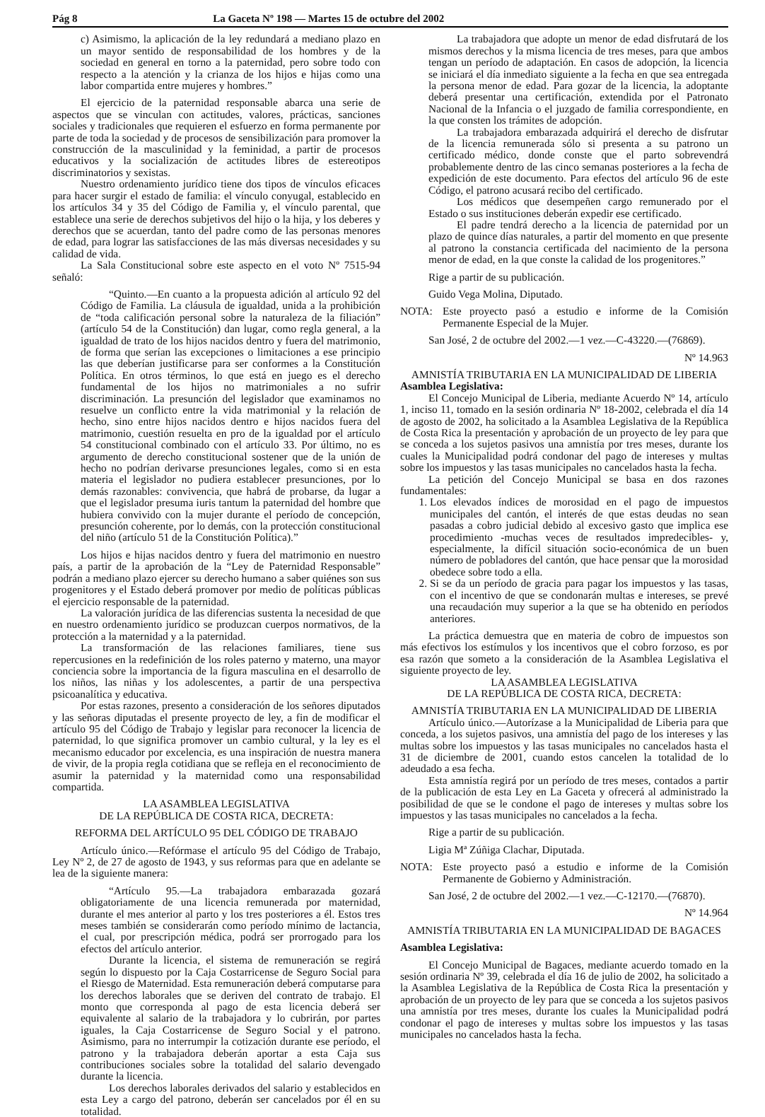Pág 8 La Gaceta Nº 198 — Martes 15 de octubre del 2002
c) Asimismo, la aplicación de la ley redundará a mediano plazo en un mayor sentido de responsabilidad de los hombres y de la sociedad en general en torno a la paternidad, pero sobre todo con respecto a la atención y la crianza de los hijos e hijas como una labor compartida entre mujeres y hombres.”
El ejercicio de la paternidad responsable abarca una serie de aspectos que se vinculan con actitudes, valores, prácticas, sanciones sociales y tradicionales que requieren el esfuerzo en forma permanente por parte de toda la sociedad y de procesos de sensibilización para promover la construcción de la masculinidad y la feminidad, a partir de procesos educativos y la socialización de actitudes libres de estereotipos discriminatorios y sexistas.
Nuestro ordenamiento jurídico tiene dos tipos de vínculos eficaces para hacer surgir el estado de familia: el vínculo conyugal, establecido en los artículos 34 y 35 del Código de Familia y, el vínculo parental, que establece una serie de derechos subjetivos del hijo o la hija, y los deberes y derechos que se acuerdan, tanto del padre como de las personas menores de edad, para lograr las satisfacciones de las más diversas necesidades y su calidad de vida.
La Sala Constitucional sobre este aspecto en el voto Nº 7515-94 señaló:
“Quinto.—En cuanto a la propuesta adición al artículo 92 del Código de Familia. La cláusula de igualdad, unida a la prohibición de “toda calificación personal sobre la naturaleza de la filiación” (artículo 54 de la Constitución) dan lugar, como regla general, a la igualdad de trato de los hijos nacidos dentro y fuera del matrimonio, de forma que serían las excepciones o limitaciones a ese principio las que deberían justificarse para ser conformes a la Constitución Política. En otros términos, lo que está en juego es el derecho fundamental de los hijos no matrimoniales a no sufrir discriminación. La presunción del legislador que examinamos no resuelve un conflicto entre la vida matrimonial y la relación de hecho, sino entre hijos nacidos dentro e hijos nacidos fuera del matrimonio, cuestión resuelta en pro de la igualdad por el artículo 54 constitucional combinado con el artículo 33. Por último, no es argumento de derecho constitucional sostener que de la unión de hecho no podrían derivarse presunciones legales, como si en esta materia el legislador no pudiera establecer presunciones, por lo demás razonables: convivencia, que habrá de probarse, da lugar a que el legislador presuma iuris tantum la paternidad del hombre que hubiera convivido con la mujer durante el período de concepción, presunción coherente, por lo demás, con la protección constitucional del niño (artículo 51 de la Constitución Política).”
Los hijos e hijas nacidos dentro y fuera del matrimonio en nuestro país, a partir de la aprobación de la “Ley de Paternidad Responsable” podrán a mediano plazo ejercer su derecho humano a saber quiénes son sus progenitores y el Estado deberá promover por medio de políticas públicas el ejercicio responsable de la paternidad.
La valoración jurídica de las diferencias sustenta la necesidad de que en nuestro ordenamiento jurídico se produzcan cuerpos normativos, de la protección a la maternidad y a la paternidad.
La transformación de las relaciones familiares, tiene sus repercusiones en la redefinición de los roles paterno y materno, una mayor conciencia sobre la importancia de la figura masculina en el desarrollo de los niños, las niñas y los adolescentes, a partir de una perspectiva psicoanalítica y educativa.
Por estas razones, presento a consideración de los señores diputados y las señoras diputadas el presente proyecto de ley, a fin de modificar el artículo 95 del Código de Trabajo y legislar para reconocer la licencia de paternidad, lo que significa promover un cambio cultural, y la ley es el mecanismo educador por excelencia, es una inspiración de nuestra manera de vivir, de la propia regla cotidiana que se refleja en el reconocimiento de asumir la paternidad y la maternidad como una responsabilidad compartida.
LA ASAMBLEA LEGISLATIVA
DE LA REPÚBLICA DE COSTA RICA, DECRETA:
REFORMA DEL ARTÍCULO 95 DEL CÓDIGO DE TRABAJO
Artículo único.—Refórmase el artículo 95 del Código de Trabajo, Ley Nº 2, de 27 de agosto de 1943, y sus reformas para que en adelante se lea de la siguiente manera:
“Artículo 95.—La trabajadora embarazada gozará obligatoriamente de una licencia remunerada por maternidad, durante el mes anterior al parto y los tres posteriores a él. Estos tres meses también se considerarán como período mínimo de lactancia, el cual, por prescripción médica, podrá ser prorrogado para los efectos del artículo anterior.
Durante la licencia, el sistema de remuneración se regirá según lo dispuesto por la Caja Costarricense de Seguro Social para el Riesgo de Maternidad. Esta remuneración deberá computarse para los derechos laborales que se deriven del contrato de trabajo. El monto que corresponda al pago de esta licencia deberá ser equivalente al salario de la trabajadora y lo cubrirán, por partes iguales, la Caja Costarricense de Seguro Social y el patrono. Asimismo, para no interrumpir la cotización durante ese período, el patrono y la trabajadora deberán aportar a esta Caja sus contribuciones sociales sobre la totalidad del salario devengado durante la licencia.
Los derechos laborales derivados del salario y establecidos en esta Ley a cargo del patrono, deberán ser cancelados por él en su totalidad.
La trabajadora que adopte un menor de edad disfrutará de los mismos derechos y la misma licencia de tres meses, para que ambos tengan un período de adaptación. En casos de adopción, la licencia se iniciará el día inmediato siguiente a la fecha en que sea entregada la persona menor de edad. Para gozar de la licencia, la adoptante deberá presentar una certificación, extendida por el Patronato Nacional de la Infancia o el juzgado de familia correspondiente, en la que consten los trámites de adopción.
La trabajadora embarazada adquirirá el derecho de disfrutar de la licencia remunerada sólo si presenta a su patrono un certificado médico, donde conste que el parto sobrevendrá probablemente dentro de las cinco semanas posteriores a la fecha de expedición de este documento. Para efectos del artículo 96 de este Código, el patrono acusará recibo del certificado.
Los médicos que desempeñen cargo remunerado por el Estado o sus instituciones deberán expedir ese certificado.
El padre tendrá derecho a la licencia de paternidad por un plazo de quince días naturales, a partir del momento en que presente al patrono la constancia certificada del nacimiento de la persona menor de edad, en la que conste la calidad de los progenitores.”
Rige a partir de su publicación.
Guido Vega Molina, Diputado.
NOTA: Este proyecto pasó a estudio e informe de la Comisión Permanente Especial de la Mujer.
San José, 2 de octubre del 2002.—1 vez.—C-43220.—(76869).
Nº 14.963
AMNISTÍA TRIBUTARIA EN LA MUNICIPALIDAD DE LIBERIA
Asamblea Legislativa:
El Concejo Municipal de Liberia, mediante Acuerdo Nº 14, artículo 1, inciso 11, tomado en la sesión ordinaria Nº 18-2002, celebrada el día 14 de agosto de 2002, ha solicitado a la Asamblea Legislativa de la República de Costa Rica la presentación y aprobación de un proyecto de ley para que se conceda a los sujetos pasivos una amnistía por tres meses, durante los cuales la Municipalidad podrá condonar del pago de intereses y multas sobre los impuestos y las tasas municipales no cancelados hasta la fecha.
La petición del Concejo Municipal se basa en dos razones fundamentales:
1. Los elevados índices de morosidad en el pago de impuestos municipales del cantón, el interés de que estas deudas no sean pasadas a cobro judicial debido al excesivo gasto que implica ese procedimiento -muchas veces de resultados impredecibles- y, especialmente, la difícil situación socio-económica de un buen número de pobladores del cantón, que hace pensar que la morosidad obedece sobre todo a ella.
2. Si se da un período de gracia para pagar los impuestos y las tasas, con el incentivo de que se condonarán multas e intereses, se prevé una recaudación muy superior a la que se ha obtenido en períodos anteriores.
La práctica demuestra que en materia de cobro de impuestos son más efectivos los estímulos y los incentivos que el cobro forzoso, es por esa razón que someto a la consideración de la Asamblea Legislativa el siguiente proyecto de ley.
LA ASAMBLEA LEGISLATIVA
DE LA REPÚBLICA DE COSTA RICA, DECRETA:
AMNISTÍA TRIBUTARIA EN LA MUNICIPALIDAD DE LIBERIA
Artículo único.—Autorízase a la Municipalidad de Liberia para que conceda, a los sujetos pasivos, una amnistía del pago de los intereses y las multas sobre los impuestos y las tasas municipales no cancelados hasta el 31 de diciembre de 2001, cuando estos cancelen la totalidad de lo adeudado a esa fecha.
Esta amnistía regirá por un período de tres meses, contados a partir de la publicación de esta Ley en La Gaceta y ofrecerá al administrado la posibilidad de que se le condone el pago de intereses y multas sobre los impuestos y las tasas municipales no cancelados a la fecha.
Rige a partir de su publicación.
Ligia Mª Zúñiga Clachar, Diputada.
NOTA: Este proyecto pasó a estudio e informe de la Comisión Permanente de Gobierno y Administración.
San José, 2 de octubre del 2002.—1 vez.—C-12170.—(76870).
Nº 14.964
AMNISTÍA TRIBUTARIA EN LA MUNICIPALIDAD DE BAGACES
Asamblea Legislativa:
El Concejo Municipal de Bagaces, mediante acuerdo tomado en la sesión ordinaria Nº 39, celebrada el día 16 de julio de 2002, ha solicitado a la Asamblea Legislativa de la República de Costa Rica la presentación y aprobación de un proyecto de ley para que se conceda a los sujetos pasivos una amnistía por tres meses, durante los cuales la Municipalidad podrá condonar el pago de intereses y multas sobre los impuestos y las tasas municipales no cancelados hasta la fecha.